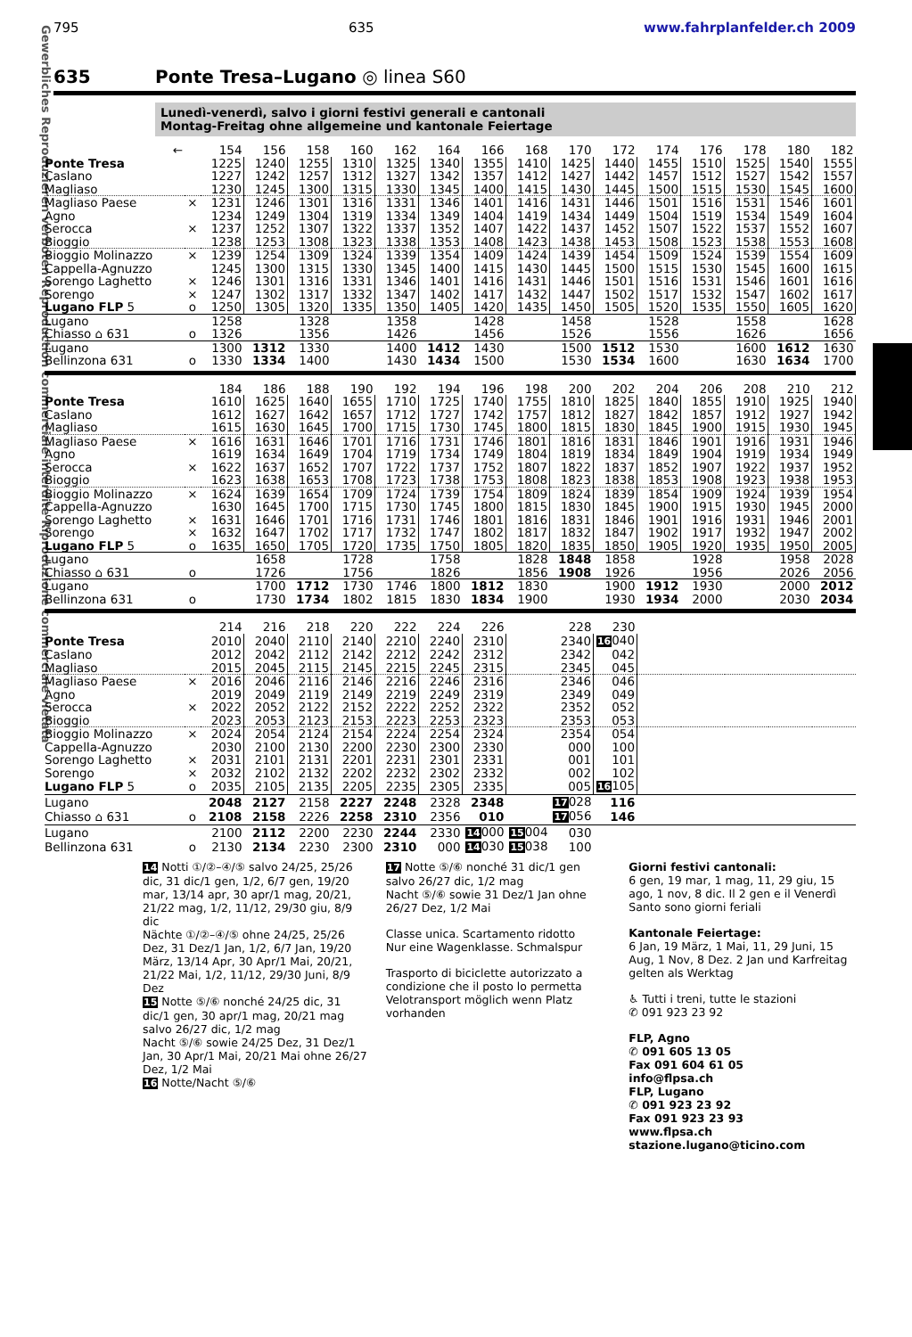Gewerbliches Reproduzieren verboten Reproduction commerciale interdite Riproduzione commerciale vietata
795 635 www.fahrplanfelder.ch 2009
635 Ponte Tresa–Lugano ◎ linea S60
Lunedì-venerdì, salvo i giorni festivi generali e cantonali
Montag-Freitag ohne allgemeine und kantonale Feiertage
| ← | | 154 | 156 | 158 | 160 | 162 | 164 | 166 | 168 | 170 | 172 | 174 | 176 | 178 | 180 | 182 |
| --- | --- | --- | --- | --- | --- | --- | --- | --- | --- | --- | --- | --- | --- | --- | --- | --- |
| Ponte Tresa | | 1225 | 1240 | 1255 | 1310 | 1325 | 1340 | 1355 | 1410 | 1425 | 1440 | 1455 | 1510 | 1525 | 1540 | 1555 |
| Caslano | | 1227 | 1242 | 1257 | 1312 | 1327 | 1342 | 1357 | 1412 | 1427 | 1442 | 1457 | 1512 | 1527 | 1542 | 1557 |
| Magliaso | | 1230 | 1245 | 1300 | 1315 | 1330 | 1345 | 1400 | 1415 | 1430 | 1445 | 1500 | 1515 | 1530 | 1545 | 1600 |
| Magliaso Paese | × | 1231 | 1246 | 1301 | 1316 | 1331 | 1346 | 1401 | 1416 | 1431 | 1446 | 1501 | 1516 | 1531 | 1546 | 1601 |
| Agno | | 1234 | 1249 | 1304 | 1319 | 1334 | 1349 | 1404 | 1419 | 1434 | 1449 | 1504 | 1519 | 1534 | 1549 | 1604 |
| Serocca | × | 1237 | 1252 | 1307 | 1322 | 1337 | 1352 | 1407 | 1422 | 1437 | 1452 | 1507 | 1522 | 1537 | 1552 | 1607 |
| Bioggio | | 1238 | 1253 | 1308 | 1323 | 1338 | 1353 | 1408 | 1423 | 1438 | 1453 | 1508 | 1523 | 1538 | 1553 | 1608 |
| Bioggio Molinazzo | × | 1239 | 1254 | 1309 | 1324 | 1339 | 1354 | 1409 | 1424 | 1439 | 1454 | 1509 | 1524 | 1539 | 1554 | 1609 |
| Cappella-Agnuzzo | | 1245 | 1300 | 1315 | 1330 | 1345 | 1400 | 1415 | 1430 | 1445 | 1500 | 1515 | 1530 | 1545 | 1600 | 1615 |
| Sorengo Laghetto | × | 1246 | 1301 | 1316 | 1331 | 1346 | 1401 | 1416 | 1431 | 1446 | 1501 | 1516 | 1531 | 1546 | 1601 | 1616 |
| Sorengo | × | 1247 | 1302 | 1317 | 1332 | 1347 | 1402 | 1417 | 1432 | 1447 | 1502 | 1517 | 1532 | 1547 | 1602 | 1617 |
| Lugano FLP 5 | o | 1250 | 1305 | 1320 | 1335 | 1350 | 1405 | 1420 | 1435 | 1450 | 1505 | 1520 | 1535 | 1550 | 1605 | 1620 |
| Lugano | | 1258 | | 1328 | | 1358 | | 1428 | | 1458 | | 1528 | | 1558 | | 1628 |
| Chiasso ⌂ 631 | o | 1326 | | 1356 | | 1426 | | 1456 | | 1526 | | 1556 | | 1626 | | 1656 |
| Lugano | | 1300 | 1312 | 1330 | | 1400 | 1412 | 1430 | | 1500 | 1512 | 1530 | | 1600 | 1612 | 1630 |
| Bellinzona 631 | o | 1330 | 1334 | 1400 | | 1430 | 1434 | 1500 | | 1530 | 1534 | 1600 | | 1630 | 1634 | 1700 |
| | | 184 | 186 | 188 | 190 | 192 | 194 | 196 | 198 | 200 | 202 | 204 | 206 | 208 | 210 | 212 |
| Ponte Tresa | | 1610 | 1625 | 1640 | 1655 | 1710 | 1725 | 1740 | 1755 | 1810 | 1825 | 1840 | 1855 | 1910 | 1925 | 1940 |
| Caslano | | 1612 | 1627 | 1642 | 1657 | 1712 | 1727 | 1742 | 1757 | 1812 | 1827 | 1842 | 1857 | 1912 | 1927 | 1942 |
| Magliaso | | 1615 | 1630 | 1645 | 1700 | 1715 | 1730 | 1745 | 1800 | 1815 | 1830 | 1845 | 1900 | 1915 | 1930 | 1945 |
| Magliaso Paese | × | 1616 | 1631 | 1646 | 1701 | 1716 | 1731 | 1746 | 1801 | 1816 | 1831 | 1846 | 1901 | 1916 | 1931 | 1946 |
| Agno | | 1619 | 1634 | 1649 | 1704 | 1719 | 1734 | 1749 | 1804 | 1819 | 1834 | 1849 | 1904 | 1919 | 1934 | 1949 |
| Serocca | × | 1622 | 1637 | 1652 | 1707 | 1722 | 1737 | 1752 | 1807 | 1822 | 1837 | 1852 | 1907 | 1922 | 1937 | 1952 |
| Bioggio | | 1623 | 1638 | 1653 | 1708 | 1723 | 1738 | 1753 | 1808 | 1823 | 1838 | 1853 | 1908 | 1923 | 1938 | 1953 |
| Bioggio Molinazzo | × | 1624 | 1639 | 1654 | 1709 | 1724 | 1739 | 1754 | 1809 | 1824 | 1839 | 1854 | 1909 | 1924 | 1939 | 1954 |
| Cappella-Agnuzzo | | 1630 | 1645 | 1700 | 1715 | 1730 | 1745 | 1800 | 1815 | 1830 | 1845 | 1900 | 1915 | 1930 | 1945 | 2000 |
| Sorengo Laghetto | × | 1631 | 1646 | 1701 | 1716 | 1731 | 1746 | 1801 | 1816 | 1831 | 1846 | 1901 | 1916 | 1931 | 1946 | 2001 |
| Sorengo | × | 1632 | 1647 | 1702 | 1717 | 1732 | 1747 | 1802 | 1817 | 1832 | 1847 | 1902 | 1917 | 1932 | 1947 | 2002 |
| Lugano FLP 5 | o | 1635 | 1650 | 1705 | 1720 | 1735 | 1750 | 1805 | 1820 | 1835 | 1850 | 1905 | 1920 | 1935 | 1950 | 2005 |
| Lugano | | | 1658 | | 1728 | | 1758 | | 1828 | 1848 | 1858 | | 1928 | | 1958 | 2028 |
| Chiasso ⌂ 631 | o | | 1726 | | 1756 | | 1826 | | 1856 | 1908 | 1926 | | 1956 | | 2026 | 2056 |
| Lugano | | | 1700 | 1712 | 1730 | 1746 | 1800 | 1812 | 1830 | | 1900 | 1912 | 1930 | | 2000 | 2012 |
| Bellinzona 631 | o | | 1730 | 1734 | 1802 | 1815 | 1830 | 1834 | 1900 | | 1930 | 1934 | 2000 | | 2030 | 2034 |
| | | 214 | 216 | 218 | 220 | 222 | 224 | 226 | | 228 | 230 | | | | | |
| Ponte Tresa | | 2010 | 2040 | 2110 | 2140 | 2210 | 2240 | 2310 | | 2340 | 16 040 | | | | | |
| Caslano | | 2012 | 2042 | 2112 | 2142 | 2212 | 2242 | 2312 | | 2342 | 042 | | | | | |
| Magliaso | | 2015 | 2045 | 2115 | 2145 | 2215 | 2245 | 2315 | | 2345 | 045 | | | | | |
| Magliaso Paese | × | 2016 | 2046 | 2116 | 2146 | 2216 | 2246 | 2316 | | 2346 | 046 | | | | | |
| Agno | | 2019 | 2049 | 2119 | 2149 | 2219 | 2249 | 2319 | | 2349 | 049 | | | | | |
| Serocca | × | 2022 | 2052 | 2122 | 2152 | 2222 | 2252 | 2322 | | 2352 | 052 | | | | | |
| Bioggio | | 2023 | 2053 | 2123 | 2153 | 2223 | 2253 | 2323 | | 2353 | 053 | | | | | |
| Bioggio Molinazzo | × | 2024 | 2054 | 2124 | 2154 | 2224 | 2254 | 2324 | | 2354 | 054 | | | | | |
| Cappella-Agnuzzo | | 2030 | 2100 | 2130 | 2200 | 2230 | 2300 | 2330 | | 000 | 100 | | | | | |
| Sorengo Laghetto | × | 2031 | 2101 | 2131 | 2201 | 2231 | 2301 | 2331 | | 001 | 101 | | | | | |
| Sorengo | × | 2032 | 2102 | 2132 | 2202 | 2232 | 2302 | 2332 | | 002 | 102 | | | | | |
| Lugano FLP 5 | o | 2035 | 2105 | 2135 | 2205 | 2235 | 2305 | 2335 | | 005 | 16 105 | | | | | |
| Lugano | | 2048 | 2127 | 2158 | 2227 | 2248 | 2328 | 2348 | | 17 028 | 116 | | | | | |
| Chiasso ⌂ 631 | o | 2108 | 2158 | 2226 | 2258 | 2310 | 2356 | 010 | | 17 056 | 146 | | | | | |
| Lugano | | 2100 | 2112 | 2200 | 2230 | 2244 | 2330 | 14 000 | 15 004 | 030 | | | | | | |
| Bellinzona 631 | o | 2130 | 2134 | 2230 | 2300 | 2310 | 000 | 14 030 | 15 038 | 100 | | | | | | |
14 Notti ①/②–④/⑤ salvo 24/25, 25/26 dic, 31 dic/1 gen, 1/2, 6/7 gen, 19/20 mar, 13/14 apr, 30 apr/1 mag, 20/21, 21/22 mag, 1/2, 11/12, 29/30 giu, 8/9 dic
Nächte ①/②–④/⑤ ohne 24/25, 25/26 Dez, 31 Dez/1 Jan, 1/2, 6/7 Jan, 19/20 März, 13/14 Apr, 30 Apr/1 Mai, 20/21, 21/22 Mai, 1/2, 11/12, 29/30 Juni, 8/9 Dez
15 Notte ⑤/⑥ nonché 24/25 dic, 31 dic/1 gen, 30 apr/1 mag, 20/21 mag salvo 26/27 dic, 1/2 mag
Nacht ⑤/⑥ sowie 24/25 Dez, 31 Dez/1 Jan, 30 Apr/1 Mai, 20/21 Mai ohne 26/27 Dez, 1/2 Mai
16 Notte/Nacht ⑤/⑥
17 Notte ⑤/⑥ nonché 31 dic/1 gen salvo 26/27 dic, 1/2 mag
Nacht ⑤/⑥ sowie 31 Dez/1 Jan ohne 26/27 Dez, 1/2 Mai
Classe unica. Scartamento ridotto
Nur eine Wagenklasse. Schmalspur
Trasporto di biciclette autorizzato a condizione che il posto lo permetta
Velotransport möglich wenn Platz vorhanden
Giorni festivi cantonali:
6 gen, 19 mar, 1 mag, 11, 29 giu, 15 ago, 1 nov, 8 dic. Il 2 gen e il Venerdì Santo sono giorni feriali
Kantonale Feiertage:
6 Jan, 19 März, 1 Mai, 11, 29 Juni, 15 Aug, 1 Nov, 8 Dez. 2 Jan und Karfreitag gelten als Werktag
♿ Tutti i treni, tutte le stazioni
✆ 091 923 23 92
FLP, Agno
✆ 091 605 13 05
Fax 091 604 61 05
info@flpsa.ch
FLP, Lugano
✆ 091 923 23 92
Fax 091 923 23 93
www.flpsa.ch
stazione.lugano@ticino.com